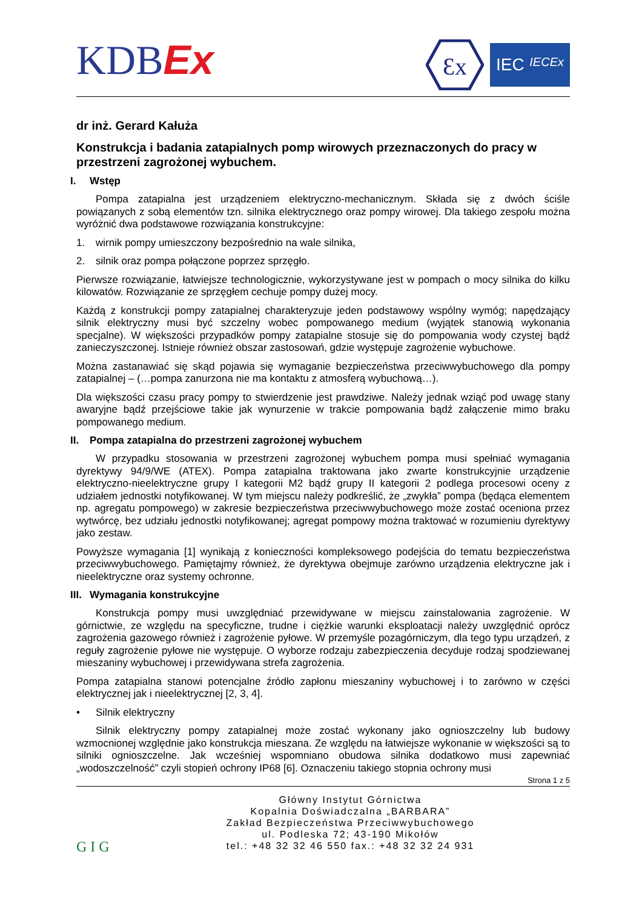KDBEx
Ɛx
IEC IECEx
dr inż. Gerard Kałuża
Konstrukcja i badania zatapialnych pomp wirowych przeznaczonych do pracy w przestrzeni zagrożonej wybuchem.
I. Wstęp
Pompa zatapialna jest urządzeniem elektryczno-mechanicznym. Składa się z dwóch ściśle powiązanych z sobą elementów tzn. silnika elektrycznego oraz pompy wirowej. Dla takiego zespołu można wyróżnić dwa podstawowe rozwiązania konstrukcyjne:
1. wirnik pompy umieszczony bezpośrednio na wale silnika,
2. silnik oraz pompa połączone poprzez sprzęgło.
Pierwsze rozwiązanie, łatwiejsze technologicznie, wykorzystywane jest w pompach o mocy silnika do kilku kilowatów. Rozwiązanie ze sprzęgłem cechuje pompy dużej mocy.
Każdą z konstrukcji pompy zatapialnej charakteryzuje jeden podstawowy wspólny wymóg; napędzający silnik elektryczny musi być szczelny wobec pompowanego medium (wyjątek stanowią wykonania specjalne). W większości przypadków pompy zatapialne stosuje się do pompowania wody czystej bądź zanieczyszczonej. Istnieje również obszar zastosowań, gdzie występuje zagrożenie wybuchowe.
Można zastanawiać się skąd pojawia się wymaganie bezpieczeństwa przeciwwybuchowego dla pompy zatapialnej – (…pompa zanurzona nie ma kontaktu z atmosferą wybuchową…).
Dla większości czasu pracy pompy to stwierdzenie jest prawdziwe. Należy jednak wziąć pod uwagę stany awaryjne bądź przejściowe takie jak wynurzenie w trakcie pompowania bądź załączenie mimo braku pompowanego medium.
II. Pompa zatapialna do przestrzeni zagrożonej wybuchem
W przypadku stosowania w przestrzeni zagrożonej wybuchem pompa musi spełniać wymagania dyrektywy 94/9/WE (ATEX). Pompa zatapialna traktowana jako zwarte konstrukcyjnie urządzenie elektryczno-nieelektryczne grupy I kategorii M2 bądź grupy II kategorii 2 podlega procesowi oceny z udziałem jednostki notyfikowanej. W tym miejscu należy podkreślić, że „zwykła” pompa (będąca elementem np. agregatu pompowego) w zakresie bezpieczeństwa przeciwwybuchowego może zostać oceniona przez wytwórcę, bez udziału jednostki notyfikowanej; agregat pompowy można traktować w rozumieniu dyrektywy jako zestaw.
Powyższe wymagania [1] wynikają z konieczności kompleksowego podejścia do tematu bezpieczeństwa przeciwwybuchowego. Pamiętajmy również, że dyrektywa obejmuje zarówno urządzenia elektryczne jak i nieelektryczne oraz systemy ochronne.
III. Wymagania konstrukcyjne
Konstrukcja pompy musi uwzględniać przewidywane w miejscu zainstalowania zagrożenie. W górnictwie, ze względu na specyficzne, trudne i ciężkie warunki eksploatacji należy uwzględnić oprócz zagrożenia gazowego również i zagrożenie pyłowe. W przemyśle pozagórniczym, dla tego typu urządzeń, z reguły zagrożenie pyłowe nie występuje. O wyborze rodzaju zabezpieczenia decyduje rodzaj spodziewanej mieszaniny wybuchowej i przewidywana strefa zagrożenia.
Pompa zatapialna stanowi potencjalne źródło zapłonu mieszaniny wybuchowej i to zarówno w części elektrycznej jak i nieelektrycznej [2, 3, 4].
• Silnik elektryczny
Silnik elektryczny pompy zatapialnej może zostać wykonany jako ognioszczelny lub budowy wzmocnionej względnie jako konstrukcja mieszana. Ze względu na łatwiejsze wykonanie w większości są to silniki ognioszczelne. Jak wcześniej wspomniano obudowa silnika dodatkowo musi zapewniać „wodoszczelność” czyli stopień ochrony IP68 [6]. Oznaczeniu takiego stopnia ochrony musi
Strona 1 z 5
G I G
Główny Instytut Górnictwa
Kopalnia Doświadczalna „BARBARA”
Zakład Bezpieczeństwa Przeciwwybuchowego
ul. Podleska 72; 43-190 Mikołów
tel.: +48 32 32 46 550 fax.: +48 32 32 24 931